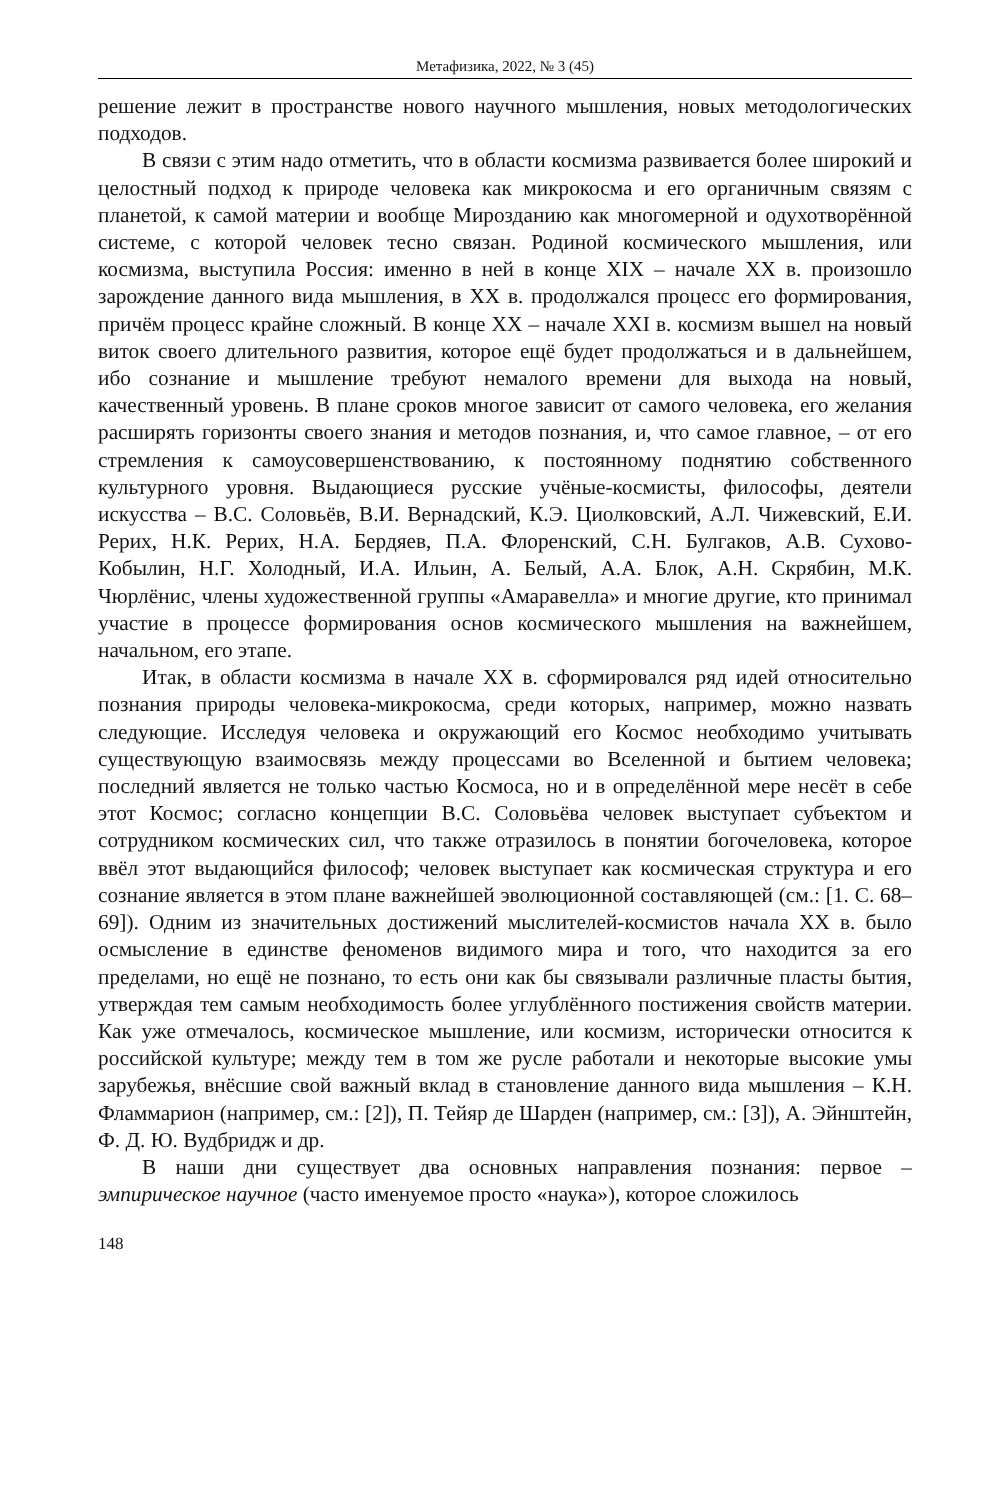Метафизика, 2022, № 3 (45)
решение лежит в пространстве нового научного мышления, новых методологических подходов.
В связи с этим надо отметить, что в области космизма развивается более широкий и целостный подход к природе человека как микрокосма и его органичным связям с планетой, к самой материи и вообще Мирозданию как многомерной и одухотворённой системе, с которой человек тесно связан. Родиной космического мышления, или космизма, выступила Россия: именно в ней в конце XIX – начале XX в. произошло зарождение данного вида мышления, в XX в. продолжался процесс его формирования, причём процесс крайне сложный. В конце XX – начале XXI в. космизм вышел на новый виток своего длительного развития, которое ещё будет продолжаться и в дальнейшем, ибо сознание и мышление требуют немалого времени для выхода на новый, качественный уровень. В плане сроков многое зависит от самого человека, его желания расширять горизонты своего знания и методов познания, и, что самое главное, – от его стремления к самоусовершенствованию, к постоянному поднятию собственного культурного уровня. Выдающиеся русские учёные-космисты, философы, деятели искусства – В.С. Соловьёв, В.И. Вернадский, К.Э. Циолковский, А.Л. Чижевский, Е.И. Рерих, Н.К. Рерих, Н.А. Бердяев, П.А. Флоренский, С.Н. Булгаков, А.В. Сухово-Кобылин, Н.Г. Холодный, И.А. Ильин, А. Белый, А.А. Блок, А.Н. Скрябин, М.К. Чюрлёнис, члены художественной группы «Амаравелла» и многие другие, кто принимал участие в процессе формирования основ космического мышления на важнейшем, начальном, его этапе.
Итак, в области космизма в начале XX в. сформировался ряд идей относительно познания природы человека-микрокосма, среди которых, например, можно назвать следующие. Исследуя человека и окружающий его Космос необходимо учитывать существующую взаимосвязь между процессами во Вселенной и бытием человека; последний является не только частью Космоса, но и в определённой мере несёт в себе этот Космос; согласно концепции В.С. Соловьёва человек выступает субъектом и сотрудником космических сил, что также отразилось в понятии богочеловека, которое ввёл этот выдающийся философ; человек выступает как космическая структура и его сознание является в этом плане важнейшей эволюционной составляющей (см.: [1. С. 68–69]). Одним из значительных достижений мыслителей-космистов начала XX в. было осмысление в единстве феноменов видимого мира и того, что находится за его пределами, но ещё не познано, то есть они как бы связывали различные пласты бытия, утверждая тем самым необходимость более углублённого постижения свойств материи. Как уже отмечалось, космическое мышление, или космизм, исторически относится к российской культуре; между тем в том же русле работали и некоторые высокие умы зарубежья, внёсшие свой важный вклад в становление данного вида мышления – К.Н. Фламмарион (например, см.: [2]), П. Тейяр де Шарден (например, см.: [3]), А. Эйнштейн, Ф. Д. Ю. Вудбридж и др.
В наши дни существует два основных направления познания: первое – эмпирическое научное (часто именуемое просто «наука»), которое сложилось
148